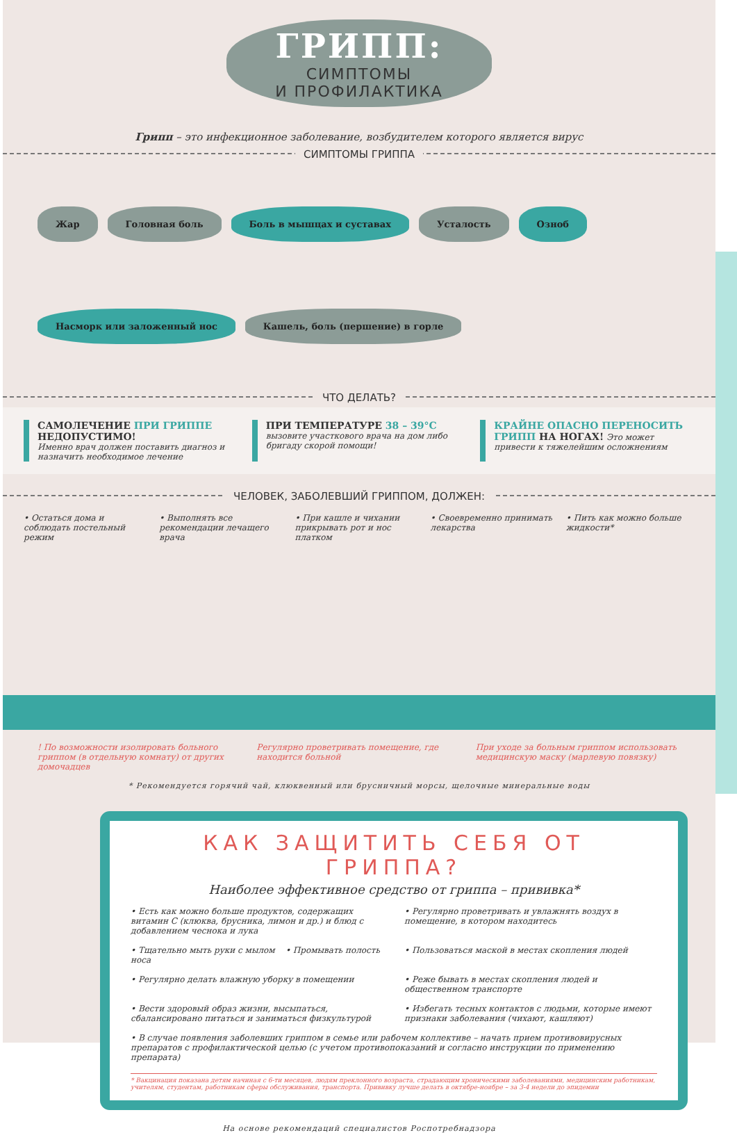ГРИПП:
СИМПТОМЫ
И ПРОФИЛАКТИКА
Грипп – это инфекционное заболевание, возбудителем которого является вирус
СИМПТОМЫ ГРИППА
Жар
Головная боль
Боль в мышцах и суставах
Усталость
Озноб
Насморк или заложенный нос
Кашель, боль (першение) в горле
ЧТО ДЕЛАТЬ?
САМОЛЕЧЕНИЕ ПРИ ГРИППЕ НЕДОПУСТИМО!
Именно врач должен поставить диагноз и назначить необходимое лечение
ПРИ ТЕМПЕРАТУРЕ 38 – 39°C вызовите участкового врача на дом либо бригаду скорой помощи!
КРАЙНЕ ОПАСНО ПЕРЕНОСИТЬ ГРИПП НА НОГАХ! Это может привести к тяжелейшим осложнениям
ЧЕЛОВЕК, ЗАБОЛЕВШИЙ ГРИППОМ, ДОЛЖЕН:
• Остаться дома и соблюдать постельный режим
• Выполнять все рекомендации лечащего врача
• При кашле и чихании прикрывать рот и нос платком
• Своевременно принимать лекарства
• Пить как можно больше жидкости*
! По возможности изолировать больного гриппом (в отдельную комнату) от других домочадцев
Регулярно проветривать помещение, где находится больной
При уходе за больным гриппом использовать медицинскую маску (марлевую повязку)
* Рекомендуется горячий чай, клюквенный или брусничный морсы, щелочные минеральные воды
КАК ЗАЩИТИТЬ СЕБЯ ОТ ГРИППА?
Наиболее эффективное средство от гриппа – прививка*
• Есть как можно больше продуктов, содержащих витамин С (клюква, брусника, лимон и др.) и блюд с добавлением чеснока и лука
• Регулярно проветривать и увлажнять воздух в помещение, в котором находитесь
• Тщательно мыть руки с мылом • Промывать полость носа
• Пользоваться маской в местах скопления людей
• Регулярно делать влажную уборку в помещении
• Реже бывать в местах скопления людей и общественном транспорте
• Вести здоровый образ жизни, высыпаться, сбалансировано питаться и заниматься физкультурой
• Избегать тесных контактов с людьми, которые имеют признаки заболевания (чихают, кашляют)
• В случае появления заболевших гриппом в семье или рабочем коллективе – начать прием противовирусных препаратов с профилактической целью (с учетом противопоказаний и согласно инструкции по применению препарата)
* Вакцинация показана детям начиная с 6-ти месяцев, людям преклонного возраста, страдающим хроническими заболеваниями, медицинским работникам, учителям, студентам, работникам сферы обслуживания, транспорта. Прививку лучше делать в октябре-ноябре – за 3-4 недели до эпидемии
На основе рекомендаций специалистов Роспотребнадзора